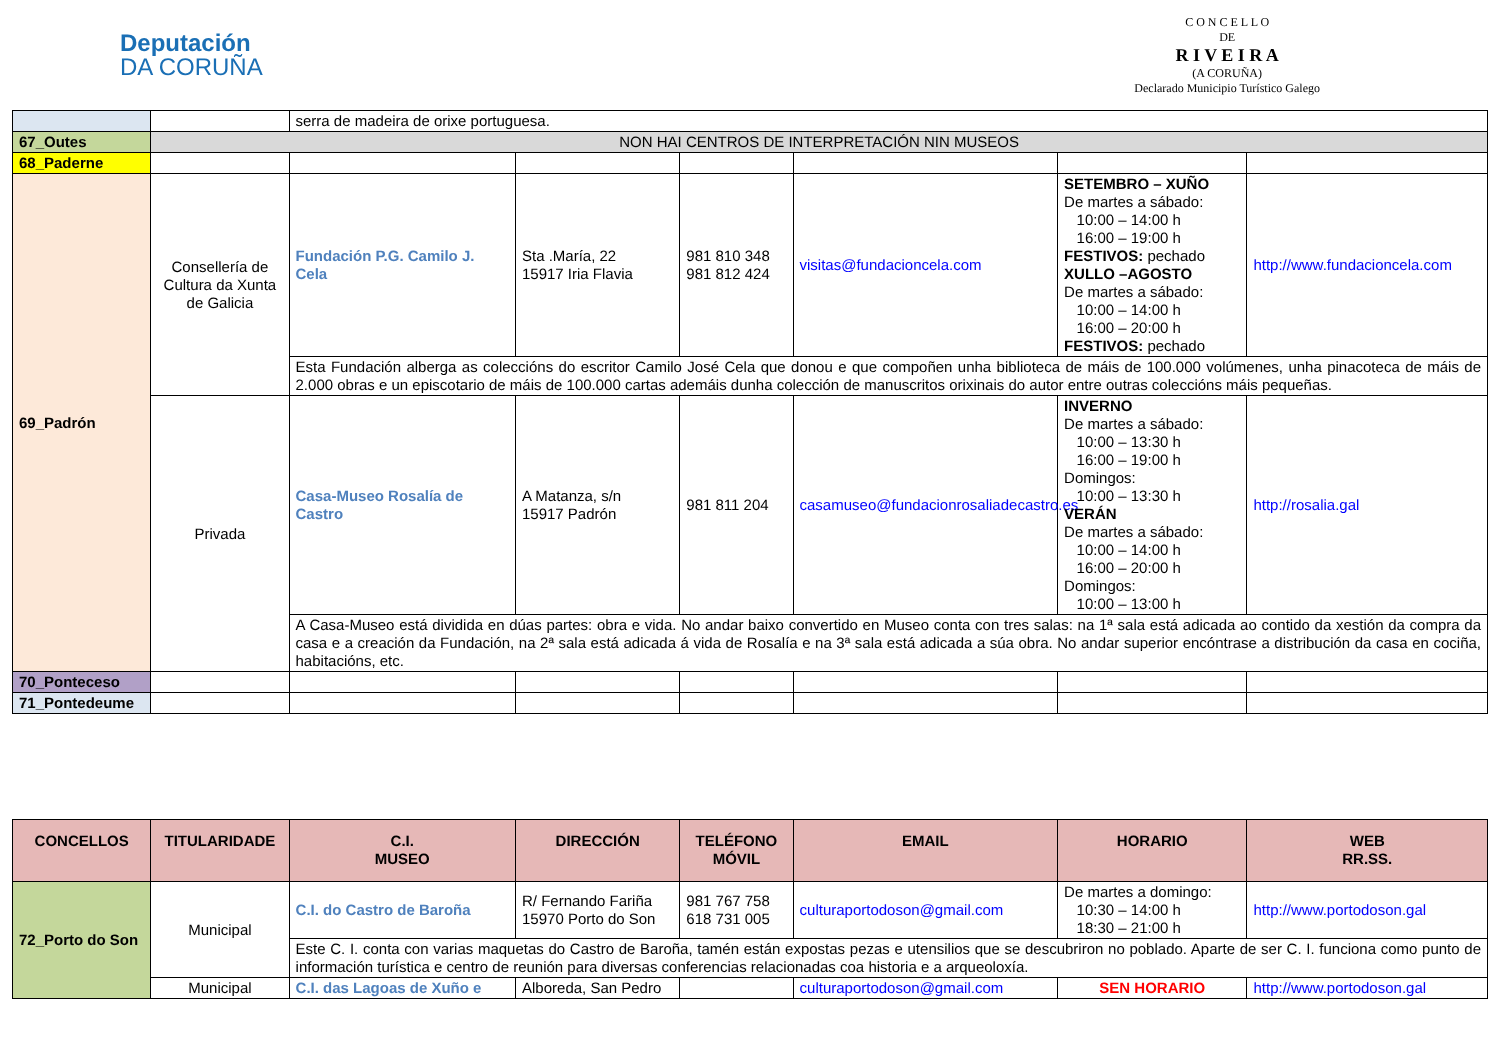Deputación
DA CORUÑA
C O N C E L L O
DE
R I V E I R A
(A CORUÑA)
Declarado Municipio Turístico Galego
| | | serra de madeira de orixe portuguesa. | | | | | |
| 67_Outes | NON HAI CENTROS DE INTERPRETACIÓN NIN MUSEOS | | | | | | |
| 68_Paderne | | | | | | | |
| 69_Padrón | Consellería de Cultura da Xunta de Galicia | Fundación P.G. Camilo J. Cela | Sta .María, 22 15917 Iria Flavia | 981 810 348 981 812 424 | visitas@fundacioncela.com | SETEMBRO – XUÑO De martes a sábado: 10:00 – 14:00 h 16:00 – 19:00 h FESTIVOS: pechado XULLO –AGOSTO De martes a sábado: 10:00 – 14:00 h 16:00 – 20:00 h FESTIVOS: pechado | http://www.fundacioncela.com |
| | | Esta Fundación alberga as coleccións do escritor Camilo José Cela que donou e que compoñen unha biblioteca de máis de 100.000 volúmenes, unha pinacoteca de máis de 2.000 obras e un episcotario de máis de 100.000 cartas ademáis dunha colección de manuscritos orixinais do autor entre outras coleccións máis pequeñas. | | | | | |
| | Privada | Casa-Museo Rosalía de Castro | A Matanza, s/n 15917 Padrón | 981 811 204 | casamuseo@fundacionrosaliadecastro.es | INVERNO De martes a sábado: 10:00 – 13:30 h 16:00 – 19:00 h Domingos: 10:00 – 13:30 h VERÁN De martes a sábado: 10:00 – 14:00 h 16:00 – 20:00 h Domingos: 10:00 – 13:00 h | http://rosalia.gal |
| | | A Casa-Museo está dividida en dúas partes: obra e vida. No andar baixo convertido en Museo conta con tres salas: na 1ª sala está adicada ao contido da xestión da compra da casa e a creación da Fundación, na 2ª sala está adicada á vida de Rosalía e na 3ª sala está adicada a súa obra. No andar superior encóntrase a distribución da casa en cociña, habitacións, etc. | | | | | |
| 70_Ponteceso | | | | | | | |
| 71_Pontedeume | | | | | | | |
| CONCELLOS | TITULARIDADE | C.I. MUSEO | DIRECCIÓN | TELÉFONO MÓVIL | EMAIL | HORARIO | WEB RR.SS. |
| --- | --- | --- | --- | --- | --- | --- | --- |
| 72_Porto do Son | Municipal | C.I. do Castro de Baroña | R/ Fernando Fariña 15970 Porto do Son | 981 767 758 618 731 005 | culturaportodoson@gmail.com | De martes a domingo: 10:30 – 14:00 h 18:30 – 21:00 h | http://www.portodoson.gal |
| | | Este C. I. conta con varias maquetas do Castro de Baroña, tamén están expostas pezas e utensilios que se descubriron no poblado. Aparte de ser C. I. funciona como punto de información turística e centro de reunión para diversas conferencias relacionadas coa historia e a arqueoloxía. | | | | | |
| | Municipal | C.I. das Lagoas de Xuño e | Alboreda, San Pedro | | culturaportodoson@gmail.com | SEN HORARIO | http://www.portodoson.gal |